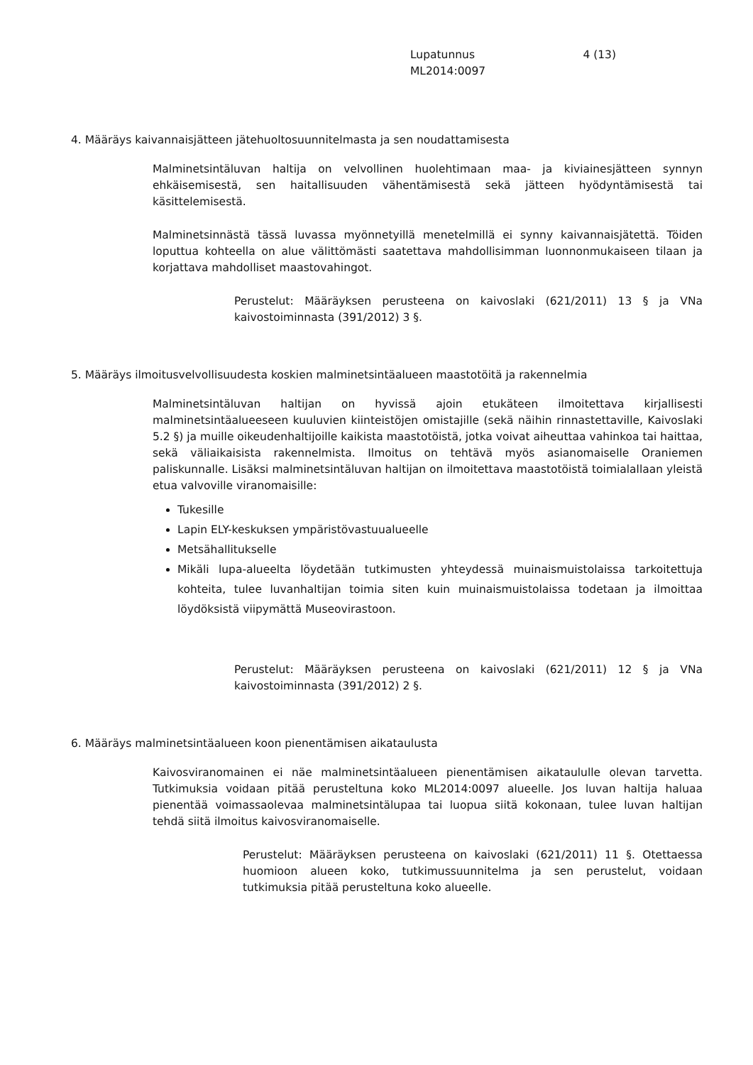Lupatunnus 4 (13)
ML2014:0097
4. Määräys kaivannaisjätteen jätehuoltosuunnitelmasta ja sen noudattamisesta
Malminetsintäluvan haltija on velvollinen huolehtimaan maa- ja kiviainesjätteen synnyn ehkäisemisestä, sen haitallisuuden vähentämisestä sekä jätteen hyödyntämisestä tai käsittelemisestä.
Malminetsinnästä tässä luvassa myönnetyillä menetelmillä ei synny kaivannaisjätettä. Töiden loputtua kohteella on alue välittömästi saatettava mahdollisimman luonnonmukaiseen tilaan ja korjattava mahdolliset maastovahingot.
Perustelut: Määräyksen perusteena on kaivoslaki (621/2011) 13 § ja VNa kaivostoiminnasta (391/2012) 3 §.
5. Määräys ilmoitusvelvollisuudesta koskien malminetsintäalueen maastotöitä ja rakennelmia
Malminetsintäluvan haltijan on hyvissä ajoin etukäteen ilmoitettava kirjallisesti malminetsintäalueeseen kuuluvien kiinteistöjen omistajille (sekä näihin rinnastettaville, Kaivoslaki 5.2 §) ja muille oikeudenhaltijoille kaikista maastotöistä, jotka voivat aiheuttaa vahinkoa tai haittaa, sekä väliaikaisista rakennelmista. Ilmoitus on tehtävä myös asianomaiselle Oraniemen paliskunnalle. Lisäksi malminetsintäluvan haltijan on ilmoitettava maastotöistä toimialallaan yleistä etua valvoville viranomaisille:
Tukesille
Lapin ELY-keskuksen ympäristövastuualueelle
Metsähallitukselle
Mikäli lupa-alueelta löydetään tutkimusten yhteydessä muinaismuistolaissa tarkoitettuja kohteita, tulee luvanhaltijan toimia siten kuin muinaismuistolaissa todetaan ja ilmoittaa löydöksistä viipymättä Museovirastoon.
Perustelut: Määräyksen perusteena on kaivoslaki (621/2011) 12 § ja VNa kaivostoiminnasta (391/2012) 2 §.
6. Määräys malminetsintäalueen koon pienentämisen aikataulusta
Kaivosviranomainen ei näe malminetsintäalueen pienentämisen aikataululle olevan tarvetta. Tutkimuksia voidaan pitää perusteltuna koko ML2014:0097 alueelle. Jos luvan haltija haluaa pienentää voimassaolevaa malminetsintälupaa tai luopua siitä kokonaan, tulee luvan haltijan tehdä siitä ilmoitus kaivosviranomaiselle.
Perustelut: Määräyksen perusteena on kaivoslaki (621/2011) 11 §. Otettaessa huomioon alueen koko, tutkimussuunnitelma ja sen perustelut, voidaan tutkimuksia pitää perusteltuna koko alueelle.